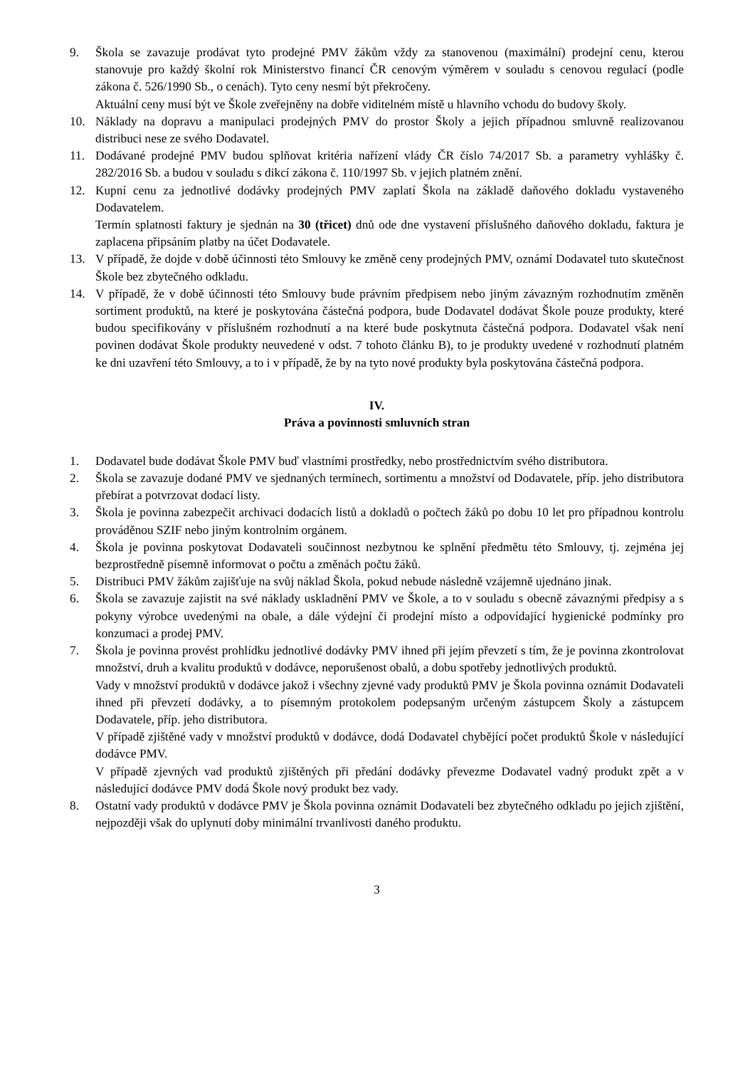9. Škola se zavazuje prodávat tyto prodejné PMV žákům vždy za stanovenou (maximální) prodejní cenu, kterou stanovuje pro každý školní rok Ministerstvo financí ČR cenovým výměrem v souladu s cenovou regulací (podle zákona č. 526/1990 Sb., o cenách). Tyto ceny nesmí být překročeny.
Aktuální ceny musí být ve Škole zveřejněny na dobře viditelném místě u hlavního vchodu do budovy školy.
10. Náklady na dopravu a manipulaci prodejných PMV do prostor Školy a jejich případnou smluvně realizovanou distribuci nese ze svého Dodavatel.
11. Dodávané prodejné PMV budou splňovat kritéria nařízení vlády ČR číslo 74/2017 Sb. a parametry vyhlášky č. 282/2016 Sb. a budou v souladu s dikcí zákona č. 110/1997 Sb. v jejich platném znění.
12. Kupní cenu za jednotlivé dodávky prodejných PMV zaplatí Škola na základě daňového dokladu vystaveného Dodavatelem.
Termín splatnosti faktury je sjednán na 30 (třicet) dnů ode dne vystavení příslušného daňového dokladu, faktura je zaplacena připsáním platby na účet Dodavatele.
13. V případě, že dojde v době účinnosti této Smlouvy ke změně ceny prodejných PMV, oznámí Dodavatel tuto skutečnost Škole bez zbytečného odkladu.
14. V případě, že v době účinnosti této Smlouvy bude právním předpisem nebo jiným závazným rozhodnutím změněn sortiment produktů, na které je poskytována částečná podpora, bude Dodavatel dodávat Škole pouze produkty, které budou specifikovány v příslušném rozhodnutí a na které bude poskytnuta částečná podpora. Dodavatel však není povinen dodávat Škole produkty neuvedené v odst. 7 tohoto článku B), to je produkty uvedené v rozhodnutí platném ke dni uzavření této Smlouvy, a to i v případě, že by na tyto nové produkty byla poskytována částečná podpora.
IV.
Práva a povinnosti smluvních stran
1. Dodavatel bude dodávat Škole PMV buď vlastními prostředky, nebo prostřednictvím svého distributora.
2. Škola se zavazuje dodané PMV ve sjednaných termínech, sortimentu a množství od Dodavatele, příp. jeho distributora přebírat a potvrzovat dodací listy.
3. Škola je povinna zabezpečit archivaci dodacích listů a dokladů o počtech žáků po dobu 10 let pro případnou kontrolu prováděnou SZIF nebo jiným kontrolním orgánem.
4. Škola je povinna poskytovat Dodavateli součinnost nezbytnou ke splnění předmětu této Smlouvy, tj. zejména jej bezprostředně písemně informovat o počtu a změnách počtu žáků.
5. Distribuci PMV žákům zajišťuje na svůj náklad Škola, pokud nebude následně vzájemně ujednáno jinak.
6. Škola se zavazuje zajistit na své náklady uskladnění PMV ve Škole, a to v souladu s obecně závaznými předpisy a s pokyny výrobce uvedenými na obale, a dále výdejní či prodejní místo a odpovídající hygienické podmínky pro konzumaci a prodej PMV.
7. Škola je povinna provést prohlídku jednotlivé dodávky PMV ihned při jejím převzetí s tím, že je povinna zkontrolovat množství, druh a kvalitu produktů v dodávce, neporušenost obalů, a dobu spotřeby jednotlivých produktů.
Vady v množství produktů v dodávce jakož i všechny zjevné vady produktů PMV je Škola povinna oznámit Dodavateli ihned při převzetí dodávky, a to písemným protokolem podepsaným určeným zástupcem Školy a zástupcem Dodavatele, příp. jeho distributora.
V případě zjištěné vady v množství produktů v dodávce, dodá Dodavatel chybějící počet produktů Škole v následující dodávce PMV.
V případě zjevných vad produktů zjištěných při předání dodávky převezme Dodavatel vadný produkt zpět a v následující dodávce PMV dodá Škole nový produkt bez vady.
8. Ostatní vady produktů v dodávce PMV je Škola povinna oznámit Dodavateli bez zbytečného odkladu po jejich zjištění, nejpozději však do uplynutí doby minimální trvanlivosti daného produktu.
3